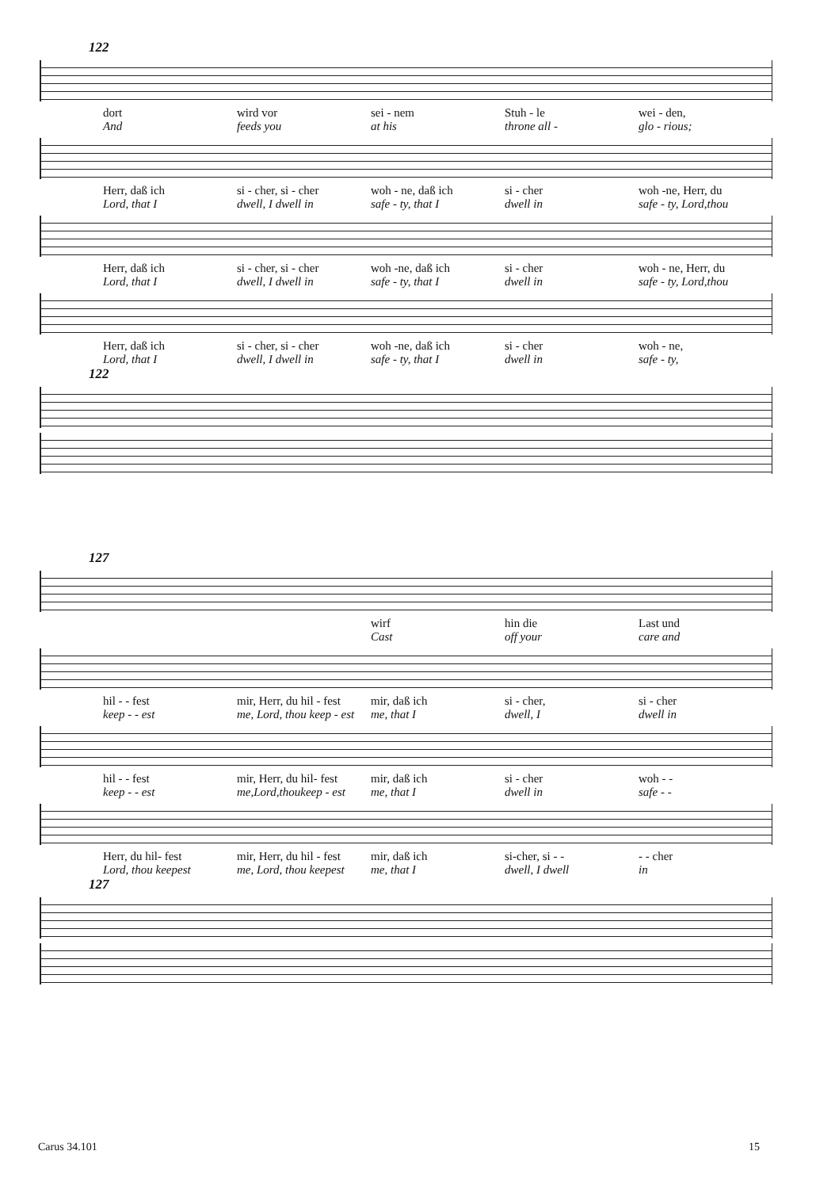122
dort wird vor sei - nem Stuh - le wei - den,
And feeds you at his throne all - glo - rious;
Herr, daß ich si - cher, si - cher woh - ne, daß ich si - cher woh -ne, Herr, du
Lord, that I dwell, I dwell in safe - ty, that I dwell in safe - ty, Lord,thou
Herr, daß ich si - cher, si - cher woh -ne, daß ich si - cher woh - ne, Herr, du
Lord, that I dwell, I dwell in safe - ty, that I dwell in safe - ty, Lord,thou
Herr, daß ich si - cher, si - cher woh -ne, daß ich si - cher woh - ne,
Lord, that I dwell, I dwell in safe - ty, that I dwell in safe - ty,
122
127
wirf hin die Last und
Cast off your care and
hil - - fest mir, Herr, du hil - fest mir, daß ich si - cher, si - cher
keep - - est me, Lord, thou keep - est me, that I dwell, I dwell in
hil - - fest mir, Herr, du hil- fest mir, daß ich si - cher woh - -
keep - - est me,Lord,thoukeep - est me, that I dwell in safe - -
Herr, du hil- fest mir, Herr, du hil - fest mir, daß ich si-cher, si - - - - cher
Lord, thou keepest me, Lord, thou keepest me, that I dwell, I dwell in
127
Carus 34.101 15